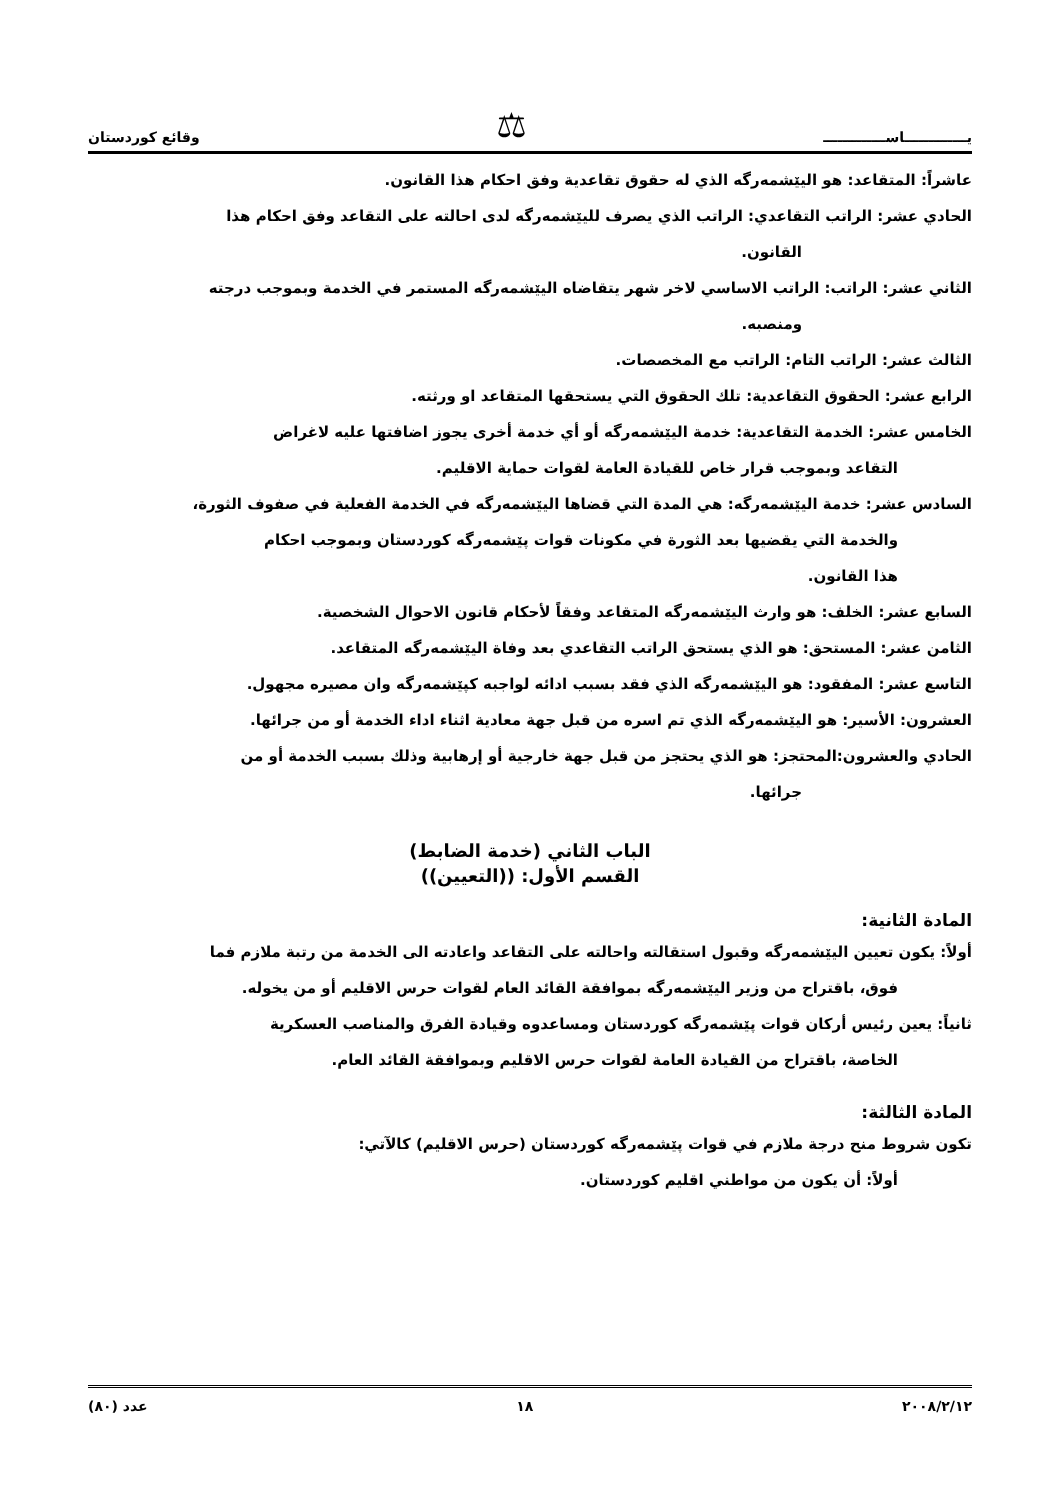يـــــــــــــاســـــــــــــ ⚖ وقائع كوردستان
عاشراً: المتقاعد: هو اليێشمەرگە الذي له حقوق تقاعدية وفق احكام هذا القانون.
الحادي عشر: الراتب التقاعدي: الراتب الذي يصرف لليێشمەرگە لدى احالته على التقاعد وفق احكام هذا
القانون.
الثاني عشر: الراتب: الراتب الاساسي لاخر شهر يتقاضاه اليێشمەرگە المستمر في الخدمة وبموجب درجته
ومنصبه.
الثالث عشر: الراتب التام: الراتب مع المخصصات.
الرابع عشر: الحقوق التقاعدية: تلك الحقوق التي يستحقها المتقاعد او ورثته.
الخامس عشر: الخدمة التقاعدية: خدمة اليێشمەرگە أو أي خدمة أخرى يجوز اضافتها عليه لاغراض
التقاعد وبموجب قرار خاص للقيادة العامة لقوات حماية الاقليم.
السادس عشر: خدمة اليێشمەرگە: هي المدة التي قضاها اليێشمەرگە في الخدمة الفعلية في صفوف الثورة،
والخدمة التي يقضيها بعد الثورة في مكونات قوات پێشمەرگە كوردستان وبموجب احكام
هذا القانون.
السابع عشر: الخلف: هو وارث اليێشمەرگە المتقاعد وفقاً لأحكام قانون الاحوال الشخصية.
الثامن عشر: المستحق: هو الذي يستحق الراتب التقاعدي بعد وفاة اليێشمەرگە المتقاعد.
التاسع عشر: المفقود: هو اليێشمەرگە الذي فقد بسبب ادائه لواجبه كپێشمەرگە وان مصيره مجهول.
العشرون: الأسير: هو اليێشمەرگە الذي تم اسره من قبل جهة معادية اثناء اداء الخدمة أو من جرائها.
الحادي والعشرون:المحتجز: هو الذي يحتجز من قبل جهة خارجية أو إرهابية وذلك بسبب الخدمة أو من
جرائها.
الباب الثاني (خدمة الضابط)
القسم الأول: ((التعيين))
المادة الثانية:
أولاً: يكون تعيين اليێشمەرگە وقبول استقالته واحالته على التقاعد واعادته الى الخدمة من رتبة ملازم فما
فوق، باقتراح من وزير اليێشمەرگە بموافقة القائد العام لقوات حرس الاقليم أو من يخوله.
ثانياً: يعين رئيس أركان قوات پێشمەرگە كوردستان ومساعدوه وقيادة الفرق والمناصب العسكرية
الخاصة، باقتراح من القيادة العامة لقوات حرس الاقليم وبموافقة القائد العام.
المادة الثالثة:
تكون شروط منح درجة ملازم في قوات پێشمەرگە كوردستان (حرس الاقليم) كالآتي:
أولاً: أن يكون من مواطني اقليم كوردستان.
٢٠٠٨/٢/١٢ ١٨ عدد (٨٠)